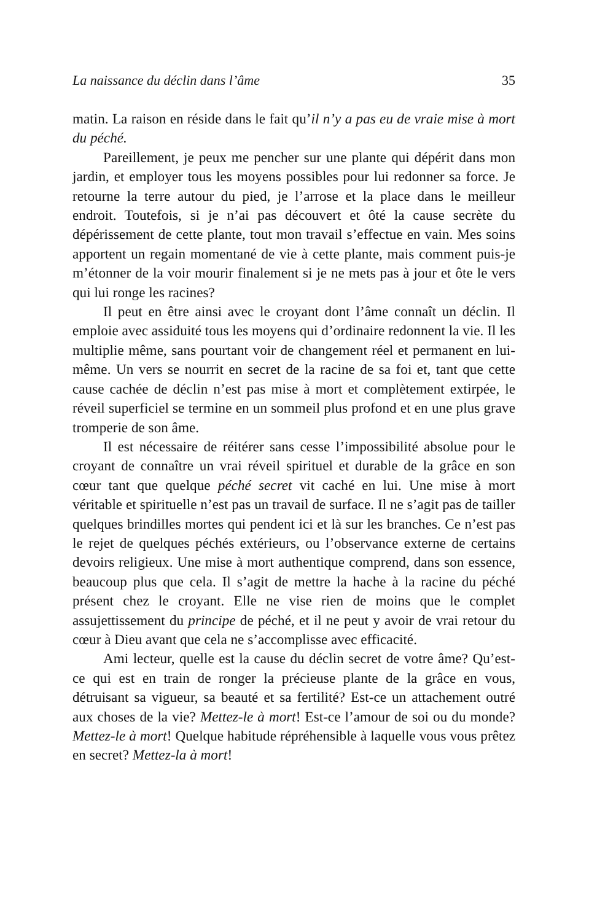La naissance du déclin dans l’âme 35
matin. La raison en réside dans le fait qu’il n’y a pas eu de vraie mise à mort du péché.
Pareillement, je peux me pencher sur une plante qui dépérit dans mon jardin, et employer tous les moyens possibles pour lui redonner sa force. Je retourne la terre autour du pied, je l’arrose et la place dans le meilleur endroit. Toutefois, si je n’ai pas découvert et ôté la cause secrète du dépérissement de cette plante, tout mon travail s’effectue en vain. Mes soins apportent un regain momentané de vie à cette plante, mais comment puis-je m’étonner de la voir mourir finalement si je ne mets pas à jour et ôte le vers qui lui ronge les racines?
Il peut en être ainsi avec le croyant dont l’âme connaît un déclin. Il emploie avec assiduité tous les moyens qui d’ordinaire redonnent la vie. Il les multiplie même, sans pourtant voir de changement réel et permanent en lui-même. Un vers se nourrit en secret de la racine de sa foi et, tant que cette cause cachée de déclin n’est pas mise à mort et complètement extirpée, le réveil superficiel se termine en un sommeil plus profond et en une plus grave tromperie de son âme.
Il est nécessaire de réitérer sans cesse l’impossibilité absolue pour le croyant de connaître un vrai réveil spirituel et durable de la grâce en son cœur tant que quelque péché secret vit caché en lui. Une mise à mort véritable et spirituelle n’est pas un travail de surface. Il ne s’agit pas de tailler quelques brindilles mortes qui pendent ici et là sur les branches. Ce n’est pas le rejet de quelques péchés extérieurs, ou l’observance externe de certains devoirs religieux. Une mise à mort authentique comprend, dans son essence, beaucoup plus que cela. Il s’agit de mettre la hache à la racine du péché présent chez le croyant. Elle ne vise rien de moins que le complet assujettissement du principe de péché, et il ne peut y avoir de vrai retour du cœur à Dieu avant que cela ne s’accomplisse avec efficacité.
Ami lecteur, quelle est la cause du déclin secret de votre âme? Qu’est-ce qui est en train de ronger la précieuse plante de la grâce en vous, détruisant sa vigueur, sa beauté et sa fertilité? Est-ce un attachement outré aux choses de la vie? Mettez-le à mort! Est-ce l’amour de soi ou du monde? Mettez-le à mort! Quelque habitude répréhensible à laquelle vous vous prêtez en secret? Mettez-la à mort!